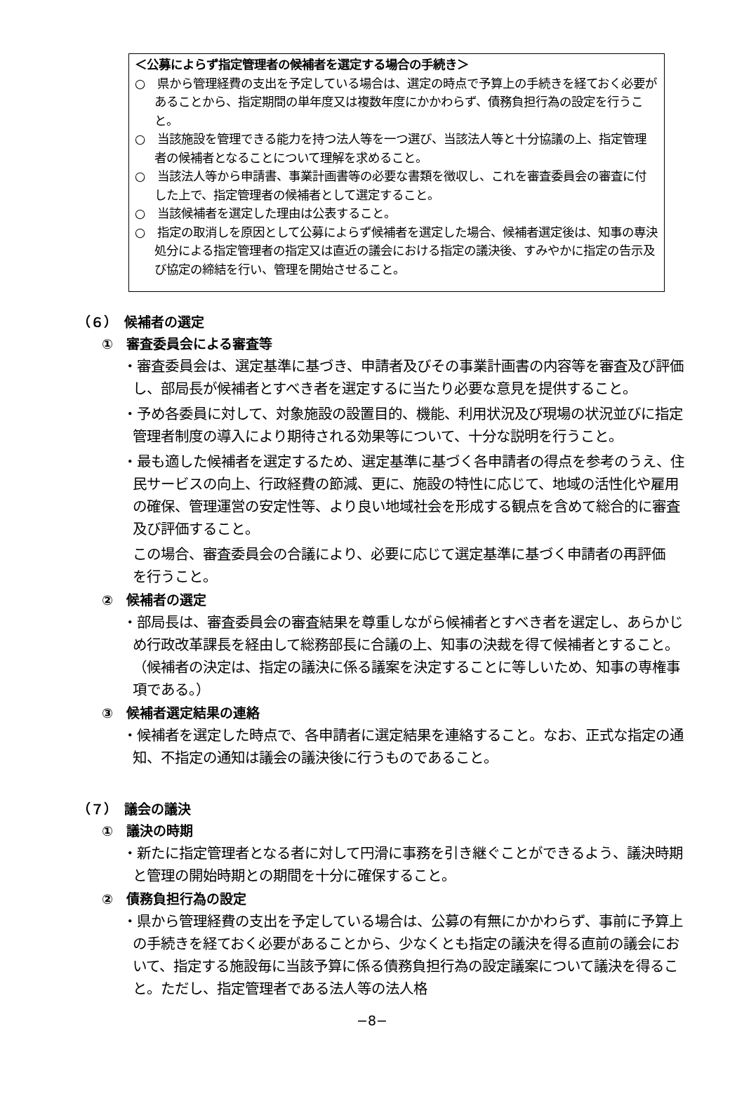＜公募によらず指定管理者の候補者を選定する場合の手続き＞
○　県から管理経費の支出を予定している場合は、選定の時点で予算上の手続きを経ておく必要があることから、指定期間の単年度又は複数年度にかかわらず、債務負担行為の設定を行うこと。
○　当該施設を管理できる能力を持つ法人等を一つ選び、当該法人等と十分協議の上、指定管理者の候補者となることについて理解を求めること。
○　当該法人等から申請書、事業計画書等の必要な書類を徴収し、これを審査委員会の審査に付した上で、指定管理者の候補者として選定すること。
○　当該候補者を選定した理由は公表すること。
○　指定の取消しを原因として公募によらず候補者を選定した場合、候補者選定後は、知事の専決処分による指定管理者の指定又は直近の議会における指定の議決後、すみやかに指定の告示及び協定の締結を行い、管理を開始させること。
（６）　候補者の選定
①　審査委員会による審査等
・審査委員会は、選定基準に基づき、申請者及びその事業計画書の内容等を審査及び評価し、部局長が候補者とすべき者を選定するに当たり必要な意見を提供すること。
・予め各委員に対して、対象施設の設置目的、機能、利用状況及び現場の状況並びに指定管理者制度の導入により期待される効果等について、十分な説明を行うこと。
・最も適した候補者を選定するため、選定基準に基づく各申請者の得点を参考のうえ、住民サービスの向上、行政経費の節減、更に、施設の特性に応じて、地域の活性化や雇用の確保、管理運営の安定性等、より良い地域社会を形成する観点を含めて総合的に審査及び評価すること。
この場合、審査委員会の合議により、必要に応じて選定基準に基づく申請者の再評価を行うこと。
②　候補者の選定
・部局長は、審査委員会の審査結果を尊重しながら候補者とすべき者を選定し、あらかじめ行政改革課長を経由して総務部長に合議の上、知事の決裁を得て候補者とすること。（候補者の決定は、指定の議決に係る議案を決定することに等しいため、知事の専権事項である。）
③　候補者選定結果の連絡
・候補者を選定した時点で、各申請者に選定結果を連絡すること。なお、正式な指定の通知、不指定の通知は議会の議決後に行うものであること。
（７）　議会の議決
①　議決の時期
・新たに指定管理者となる者に対して円滑に事務を引き継ぐことができるよう、議決時期と管理の開始時期との期間を十分に確保すること。
②　債務負担行為の設定
・県から管理経費の支出を予定している場合は、公募の有無にかかわらず、事前に予算上の手続きを経ておく必要があることから、少なくとも指定の議決を得る直前の議会において、指定する施設毎に当該予算に係る債務負担行為の設定議案について議決を得ること。ただし、指定管理者である法人等の法人格
−8−